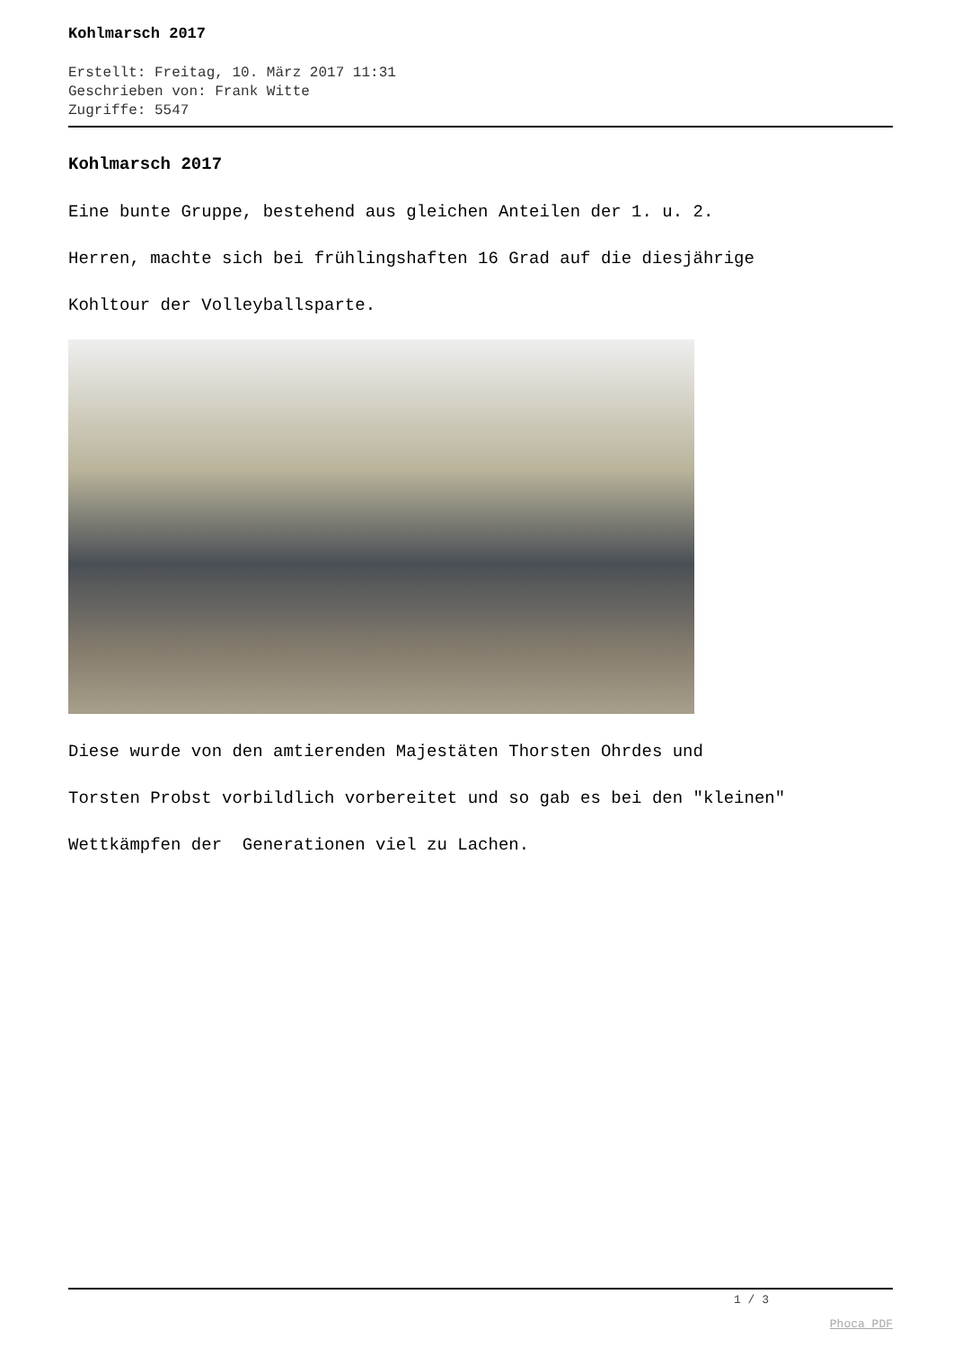Kohlmarsch 2017
Erstellt: Freitag, 10. März 2017 11:31
Geschrieben von: Frank Witte
Zugriffe: 5547
Kohlmarsch 2017
Eine bunte Gruppe, bestehend aus gleichen Anteilen der 1. u. 2.
Herren, machte sich bei frühlingshaften 16 Grad auf die diesjährige
Kohltour der Volleyballsparte.
Diese wurde von den amtierenden Majestäten Thorsten Ohrdes und
Torsten Probst vorbildlich vorbereitet und so gab es bei den "kleinen"
Wettkämpfen der Generationen viel zu Lachen.
1 / 3
Phoca PDF